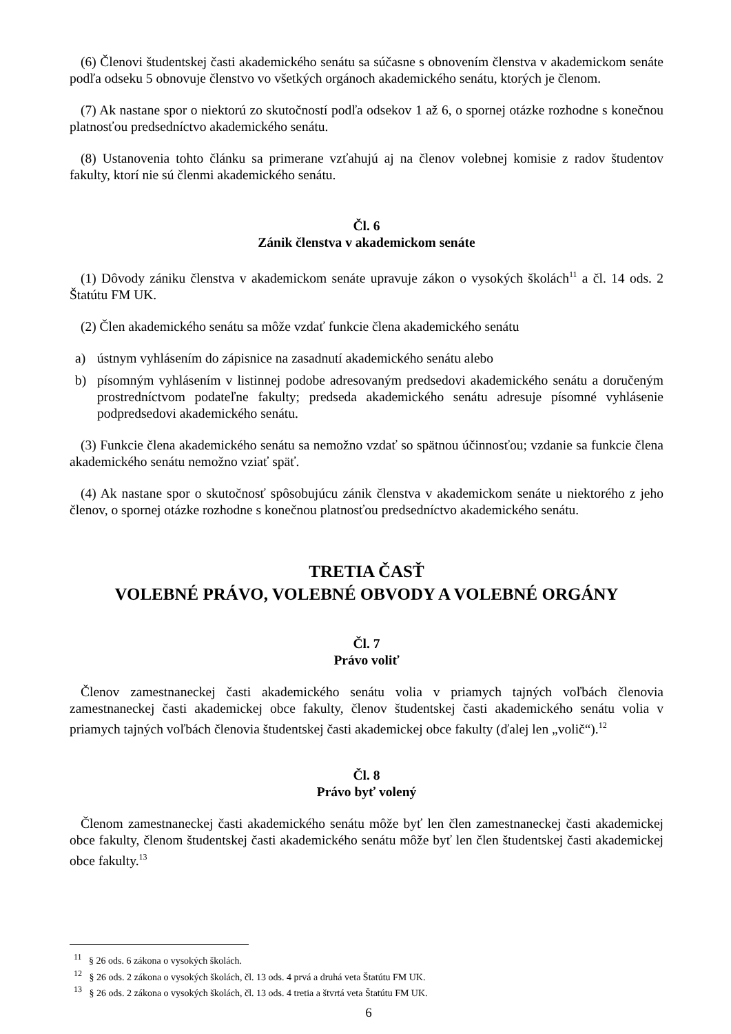(6) Členovi študentskej časti akademického senátu sa súčasne s obnovením členstva v akademickom senáte podľa odseku 5 obnovuje členstvo vo všetkých orgánoch akademického senátu, ktorých je členom.
(7) Ak nastane spor o niektorú zo skutočností podľa odsekov 1 až 6, o spornej otázke rozhodne s konečnou platnosťou predsedníctvo akademického senátu.
(8) Ustanovenia tohto článku sa primerane vzťahujú aj na členov volebnej komisie z radov študentov fakulty, ktorí nie sú členmi akademického senátu.
Čl. 6
Zánik členstva v akademickom senáte
(1) Dôvody zániku členstva v akademickom senáte upravuje zákon o vysokých školách<sup>11</sup> a čl. 14 ods. 2 Štatútu FM UK.
(2) Člen akademického senátu sa môže vzdať funkcie člena akademického senátu
a) ústnym vyhlásením do zápisnice na zasadnutí akademického senátu alebo
b) písomným vyhlásením v listinnej podobe adresovaným predsedovi akademického senátu a doručeným prostredníctvom podateľne fakulty; predseda akademického senátu adresuje písomné vyhlásenie podpredsedovi akademického senátu.
(3) Funkcie člena akademického senátu sa nemožno vzdať so spätnou účinnosťou; vzdanie sa funkcie člena akademického senátu nemožno vziať späť.
(4) Ak nastane spor o skutočnosť spôsobujúcu zánik členstva v akademickom senáte u niektorého z jeho členov, o spornej otázke rozhodne s konečnou platnosťou predsedníctvo akademického senátu.
TRETIA ČASŤ
VOLEBNÉ PRÁVO, VOLEBNÉ OBVODY A VOLEBNÉ ORGÁNY
Čl. 7
Právo voliť
Členov zamestnaneckej časti akademického senátu volia v priamych tajných voľbách členovia zamestnaneckej časti akademickej obce fakulty, členov študentskej časti akademického senátu volia v priamych tajných voľbách členovia študentskej časti akademickej obce fakulty (ďalej len „volič“).<sup>12</sup>
Čl. 8
Právo byť volený
Členom zamestnaneckej časti akademického senátu môže byť len člen zamestnaneckej časti akademickej obce fakulty, členom študentskej časti akademického senátu môže byť len člen študentskej časti akademickej obce fakulty.<sup>13</sup>
<sup>11</sup> § 26 ods. 6 zákona o vysokých školách.
<sup>12</sup> § 26 ods. 2 zákona o vysokých školách, čl. 13 ods. 4 prvá a druhá veta Štatútu FM UK.
<sup>13</sup> § 26 ods. 2 zákona o vysokých školách, čl. 13 ods. 4 tretia a štvrtá veta Štatútu FM UK.
6